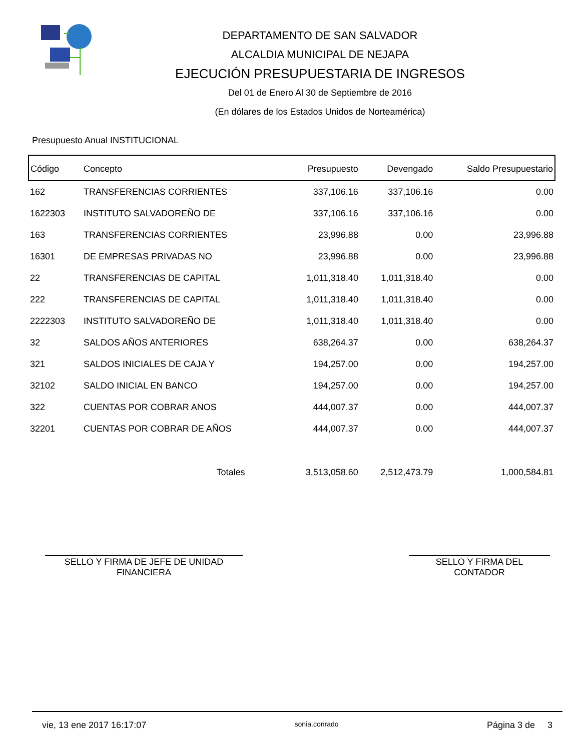DEPARTAMENTO DE SAN SALVADOR
ALCALDIA MUNICIPAL DE NEJAPA
EJECUCIÓN PRESUPUESTARIA DE INGRESOS
Del 01 de Enero Al 30 de Septiembre de 2016
(En dólares de los Estados Unidos de Norteamérica)
Presupuesto Anual INSTITUCIONAL
| Código | Concepto | Presupuesto | Devengado | Saldo Presupuestario |
| --- | --- | --- | --- | --- |
| 162 | TRANSFERENCIAS CORRIENTES | 337,106.16 | 337,106.16 | 0.00 |
| 1622303 | INSTITUTO SALVADOREÑO DE | 337,106.16 | 337,106.16 | 0.00 |
| 163 | TRANSFERENCIAS CORRIENTES | 23,996.88 | 0.00 | 23,996.88 |
| 16301 | DE EMPRESAS PRIVADAS NO | 23,996.88 | 0.00 | 23,996.88 |
| 22 | TRANSFERENCIAS DE CAPITAL | 1,011,318.40 | 1,011,318.40 | 0.00 |
| 222 | TRANSFERENCIAS DE CAPITAL | 1,011,318.40 | 1,011,318.40 | 0.00 |
| 2222303 | INSTITUTO SALVADOREÑO DE | 1,011,318.40 | 1,011,318.40 | 0.00 |
| 32 | SALDOS AÑOS ANTERIORES | 638,264.37 | 0.00 | 638,264.37 |
| 321 | SALDOS INICIALES DE CAJA Y | 194,257.00 | 0.00 | 194,257.00 |
| 32102 | SALDO INICIAL EN BANCO | 194,257.00 | 0.00 | 194,257.00 |
| 322 | CUENTAS POR COBRAR ANOS | 444,007.37 | 0.00 | 444,007.37 |
| 32201 | CUENTAS POR COBRAR DE AÑOS | 444,007.37 | 0.00 | 444,007.37 |
| Totales | | 3,513,058.60 | 2,512,473.79 | 1,000,584.81 |
SELLO Y FIRMA DE JEFE DE UNIDAD
FINANCIERA
SELLO Y FIRMA DEL
CONTADOR
vie, 13 ene 2017 16:17:07 sonia.conrado Página 3 de 3